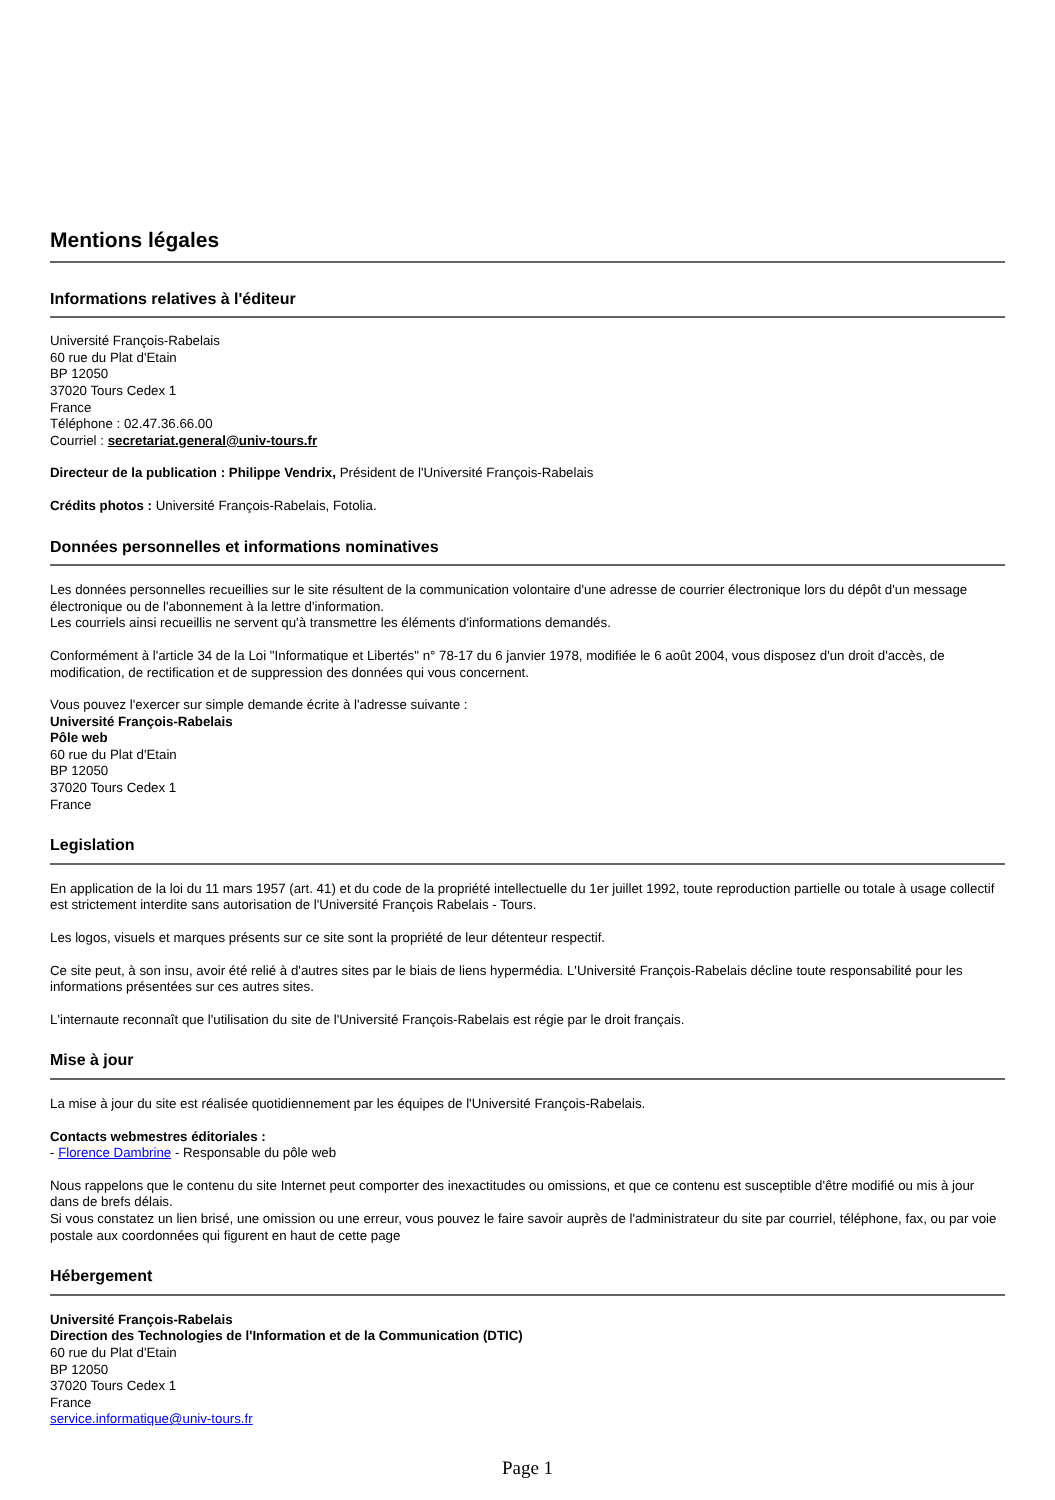Mentions légales
Informations relatives à l'éditeur
Université François-Rabelais
60 rue du Plat d'Etain
BP 12050
37020 Tours Cedex 1
France
Téléphone : 02.47.36.66.00
Courriel : secretariat.general@univ-tours.fr
Directeur de la publication : Philippe Vendrix, Président de l'Université François-Rabelais
Crédits photos : Université François-Rabelais, Fotolia.
Données personnelles et informations nominatives
Les données personnelles recueillies sur le site résultent de la communication volontaire d'une adresse de courrier électronique lors du dépôt d'un message électronique ou de l'abonnement à la lettre d'information.
Les courriels ainsi recueillis ne servent qu'à transmettre les éléments d'informations demandés.
Conformément à l'article 34 de la Loi "Informatique et Libertés" n° 78-17 du 6 janvier 1978, modifiée le 6 août 2004, vous disposez d'un droit d'accès, de modification, de rectification et de suppression des données qui vous concernent.
Vous pouvez l'exercer sur simple demande écrite à l'adresse suivante :
Université François-Rabelais
Pôle web
60 rue du Plat d'Etain
BP 12050
37020 Tours Cedex 1
France
Legislation
En application de la loi du 11 mars 1957 (art. 41) et du code de la propriété intellectuelle du 1er juillet 1992, toute reproduction partielle ou totale à usage collectif est strictement interdite sans autorisation de l'Université François Rabelais - Tours.
Les logos, visuels et marques présents sur ce site sont la propriété de leur détenteur respectif.
Ce site peut, à son insu, avoir été relié à d'autres sites par le biais de liens hypermédia. L'Université François-Rabelais décline toute responsabilité pour les informations présentées sur ces autres sites.
L'internaute reconnaît que l'utilisation du site de l'Université François-Rabelais est régie par le droit français.
Mise à jour
La mise à jour du site est réalisée quotidiennement par les équipes de l'Université François-Rabelais.
Contacts webmestres éditoriales :
- Florence Dambrine - Responsable du pôle web
Nous rappelons que le contenu du site Internet peut comporter des inexactitudes ou omissions, et que ce contenu est susceptible d'être modifié ou mis à jour dans de brefs délais.
Si vous constatez un lien brisé, une omission ou une erreur, vous pouvez le faire savoir auprès de l'administrateur du site par courriel, téléphone, fax, ou par voie postale aux coordonnées qui figurent en haut de cette page
Hébergement
Université François-Rabelais
Direction des Technologies de l'Information et de la Communication (DTIC)
60 rue du Plat d'Etain
BP 12050
37020 Tours Cedex 1
France
service.informatique@univ-tours.fr
Page 1